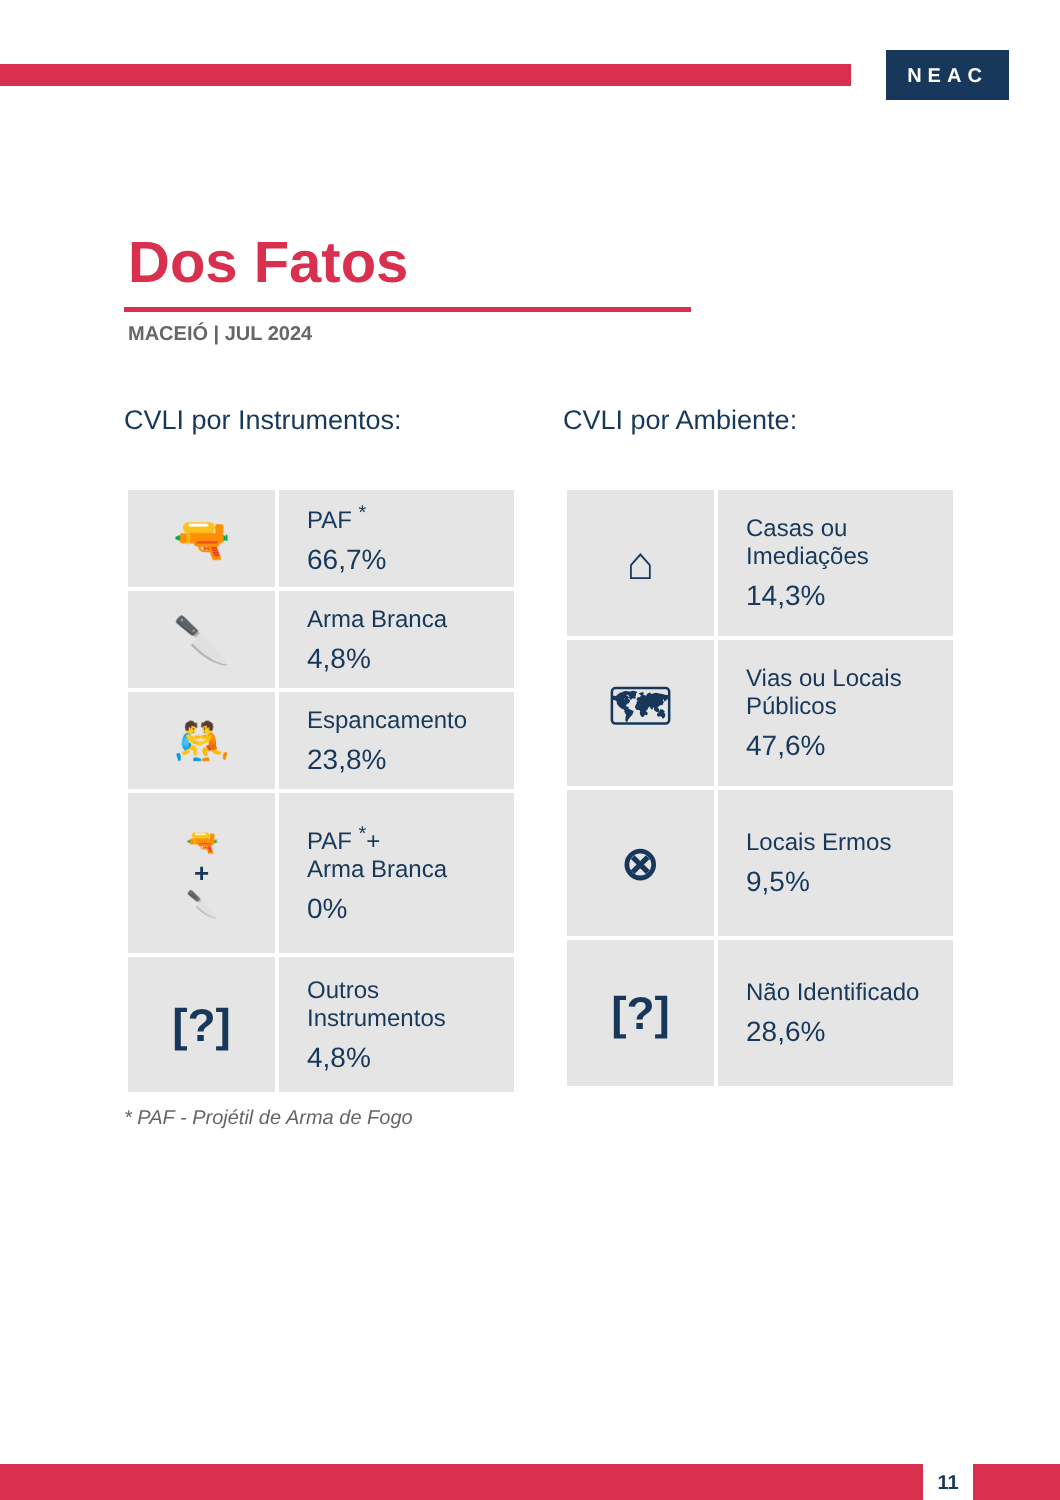NEAC
Dos Fatos
MACEIÓ | JUL 2024
CVLI por Instrumentos:
| 🔫 | PAF <sup>*</sup> 66,7% |
| 🔪 | Arma Branca 4,8% |
| 🤼 | Espancamento 23,8% |
| 🔫 + 🔪 | PAF <sup>*</sup>+ Arma Branca 0% |
| [?] | Outros Instrumentos 4,8% |
* PAF - Projétil de Arma de Fogo
CVLI por Ambiente:
| ⌂ | Casas ou Imediações 14,3% |
| 🗺 | Vias ou Locais Públicos 47,6% |
| ⊗ | Locais Ermos 9,5% |
| [?] | Não Identificado 28,6% |
11